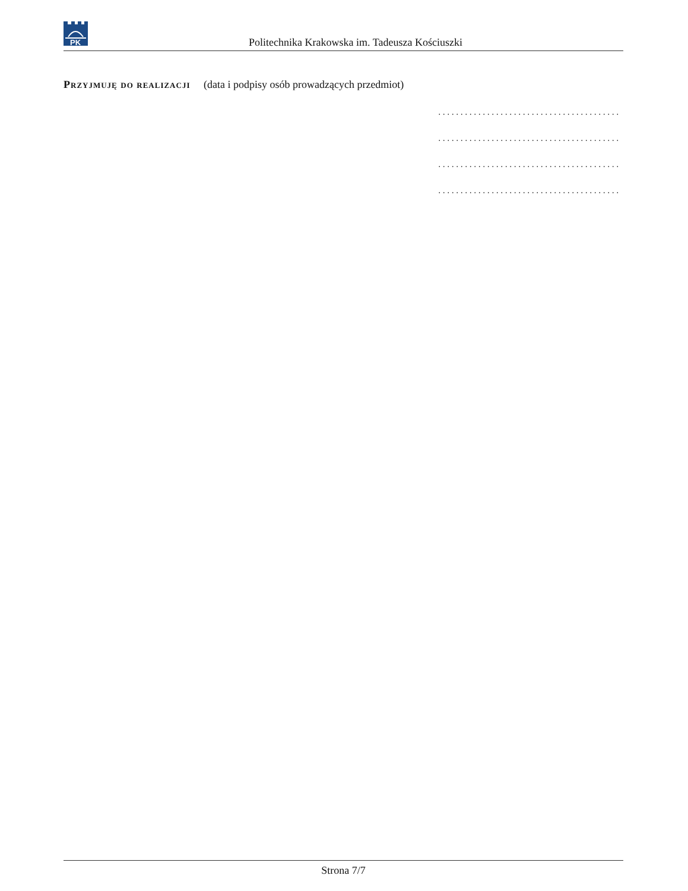PK
Politechnika Krakowska im. Tadeusza Kościuszki
Przyjmuję do realizacji (data i podpisy osób prowadzących przedmiot)
.........................................
.........................................
.........................................
.........................................
Strona 7/7